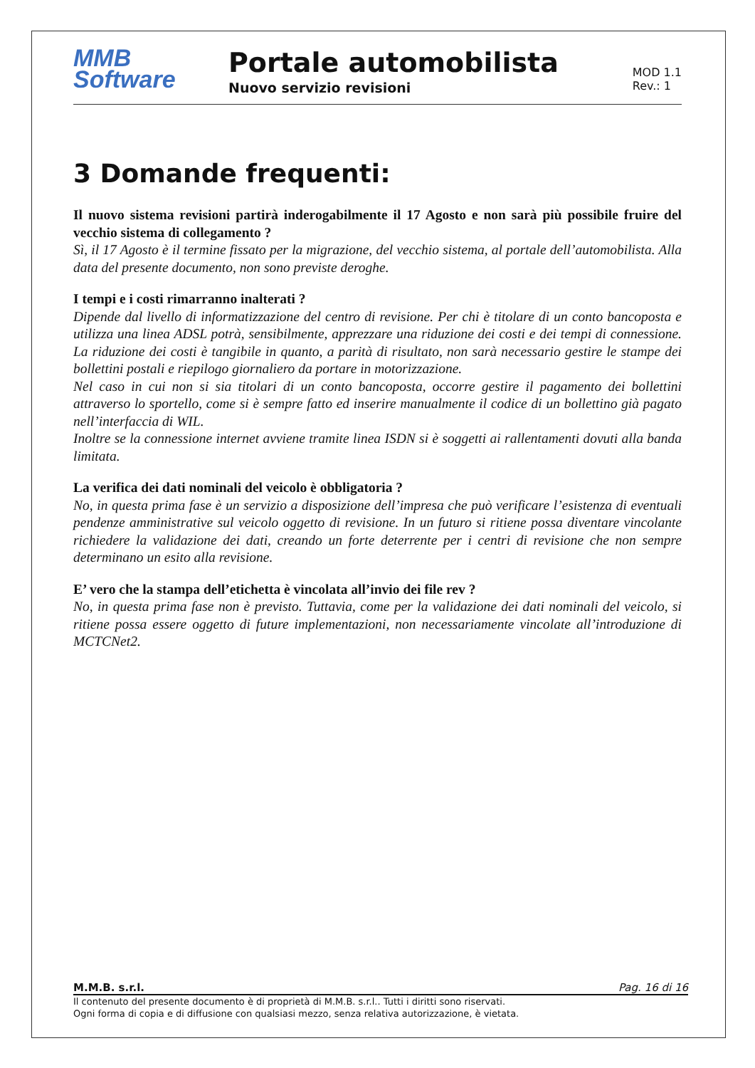MMB
Software
Portale automobilista
Nuovo servizio revisioni
MOD 1.1
Rev.: 1
3 Domande frequenti:
Il nuovo sistema revisioni partirà inderogabilmente il 17 Agosto e non sarà più possibile fruire del vecchio sistema di collegamento ?
Sì, il 17 Agosto è il termine fissato per la migrazione, del vecchio sistema, al portale dell’automobilista. Alla data del presente documento, non sono previste deroghe.
I tempi e i costi rimarranno inalterati ?
Dipende dal livello di informatizzazione del centro di revisione. Per chi è titolare di un conto bancoposta e utilizza una linea ADSL potrà, sensibilmente, apprezzare una riduzione dei costi e dei tempi di connessione. La riduzione dei costi è tangibile in quanto, a parità di risultato, non sarà necessario gestire le stampe dei bollettini postali e riepilogo giornaliero da portare in motorizzazione.
Nel caso in cui non si sia titolari di un conto bancoposta, occorre gestire il pagamento dei bollettini attraverso lo sportello, come si è sempre fatto ed inserire manualmente il codice di un bollettino già pagato nell’interfaccia di WIL.
Inoltre se la connessione internet avviene tramite linea ISDN si è soggetti ai rallentamenti dovuti alla banda limitata.
La verifica dei dati nominali del veicolo è obbligatoria ?
No, in questa prima fase è un servizio a disposizione dell’impresa che può verificare l’esistenza di eventuali pendenze amministrative sul veicolo oggetto di revisione. In un futuro si ritiene possa diventare vincolante richiedere la validazione dei dati, creando un forte deterrente per i centri di revisione che non sempre determinano un esito alla revisione.
E’ vero che la stampa dell’etichetta è vincolata all’invio dei file rev ?
No, in questa prima fase non è previsto. Tuttavia, come per la validazione dei dati nominali del veicolo, si ritiene possa essere oggetto di future implementazioni, non necessariamente vincolate all’introduzione di MCTCNet2.
M.M.B. s.r.l. Pag. 16 di 16
Il contenuto del presente documento è di proprietà di M.M.B. s.r.l.. Tutti i diritti sono riservati.
Ogni forma di copia e di diffusione con qualsiasi mezzo, senza relativa autorizzazione, è vietata.